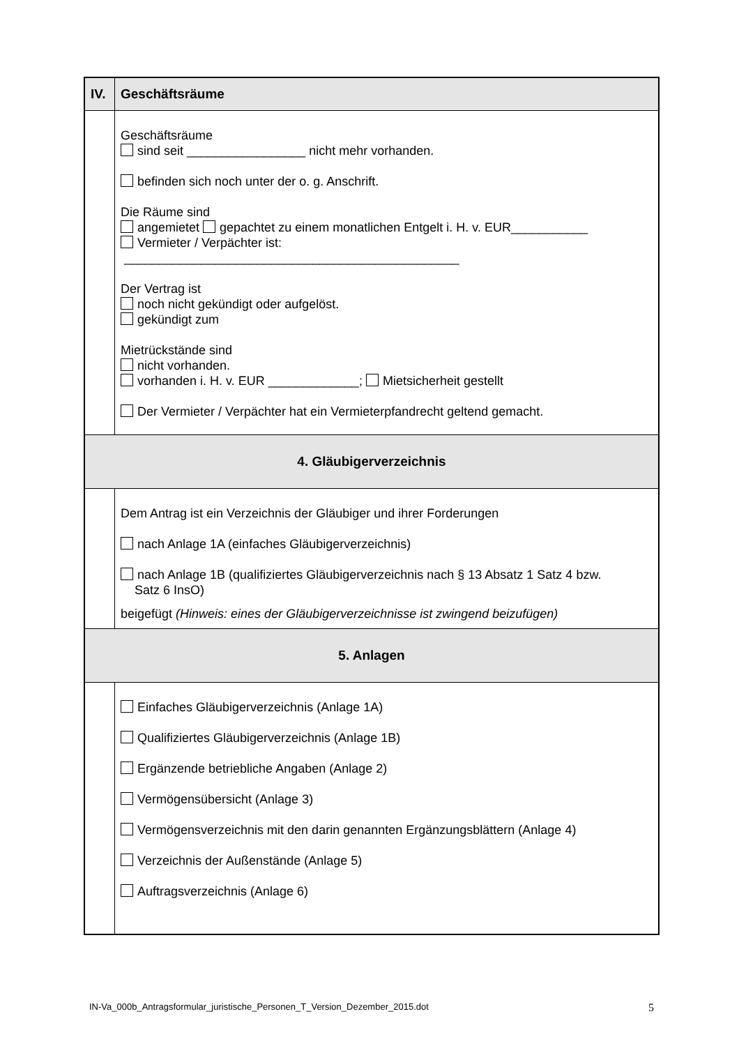| IV. | Geschäftsräume |
| | Geschäftsräume sind seit _________________ nicht mehr vorhanden. befinden sich noch unter der o. g. Anschrift. Die Räume sind angemietet gepachtet zu einem monatlichen Entgelt i. H. v. EUR___________ Vermieter / Verpächter ist: ________________________________________________ Der Vertrag ist noch nicht gekündigt oder aufgelöst. gekündigt zum Mietrückstände sind nicht vorhanden. vorhanden i. H. v. EUR _____________; Mietsicherheit gestellt Der Vermieter / Verpächter hat ein Vermieterpfandrecht geltend gemacht. |
| 4. Gläubigerverzeichnis | |
| | Dem Antrag ist ein Verzeichnis der Gläubiger und ihrer Forderungen nach Anlage 1A (einfaches Gläubigerverzeichnis) nach Anlage 1B (qualifiziertes Gläubigerverzeichnis nach § 13 Absatz 1 Satz 4 bzw. Satz 6 InsO) beigefügt (Hinweis: eines der Gläubigerverzeichnisse ist zwingend beizufügen) |
| 5. Anlagen | |
| | Einfaches Gläubigerverzeichnis (Anlage 1A) Qualifiziertes Gläubigerverzeichnis (Anlage 1B) Ergänzende betriebliche Angaben (Anlage 2) Vermögensübersicht (Anlage 3) Vermögensverzeichnis mit den darin genannten Ergänzungsblättern (Anlage 4) Verzeichnis der Außenstände (Anlage 5) Auftragsverzeichnis (Anlage 6) |
IN-Va_000b_Antragsformular_juristische_Personen_T_Version_Dezember_2015.dot 5